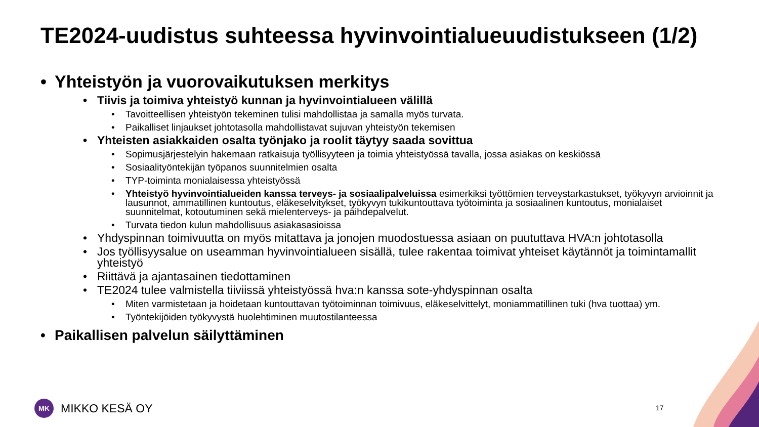TE2024-uudistus suhteessa hyvinvointialueuudistukseen (1/2)
• Yhteistyön ja vuorovaikutuksen merkitys
• Tiivis ja toimiva yhteistyö kunnan ja hyvinvointialueen välillä
• Tavoitteellisen yhteistyön tekeminen tulisi mahdollistaa ja samalla myös turvata.
• Paikalliset linjaukset johtotasolla mahdollistavat sujuvan yhteistyön tekemisen
• Yhteisten asiakkaiden osalta työnjako ja roolit täytyy saada sovittua
• Sopimusjärjestelyin hakemaan ratkaisuja työllisyyteen ja toimia yhteistyössä tavalla, jossa asiakas on keskiössä
• Sosiaalityöntekijän työpanos suunnitelmien osalta
• TYP-toiminta monialaisessa yhteistyössä
• Yhteistyö hyvinvointialueiden kanssa terveys- ja sosiaalipalveluissa esimerkiksi työttömien terveystarkastukset, työkyvyn arvioinnit ja lausunnot, ammatillinen kuntoutus, eläkeselvitykset, työkyvyn tukikuntouttava työtoiminta ja sosiaalinen kuntoutus, monialaiset suunnitelmat, kotoutuminen sekä mielenterveys- ja päihdepalvelut.
• Turvata tiedon kulun mahdollisuus asiakasasioissa
• Yhdyspinnan toimivuutta on myös mitattava ja jonojen muodostuessa asiaan on puututtava HVA:n johtotasolla
• Jos työllisyysalue on useamman hyvinvointialueen sisällä, tulee rakentaa toimivat yhteiset käytännöt ja toimintamallit yhteistyö
• Riittävä ja ajantasainen tiedottaminen
• TE2024 tulee valmistella tiiviissä yhteistyössä hva:n kanssa sote-yhdyspinnan osalta
• Miten varmistetaan ja hoidetaan kuntouttavan työtoiminnan toimivuus, eläkeselvittelyt, moniammatillinen tuki (hva tuottaa) ym.
• Työntekijöiden työkyvystä huolehtiminen muutostilanteessa
• Paikallisen palvelun säilyttäminen
MK
MIKKO KESÄ OY
17